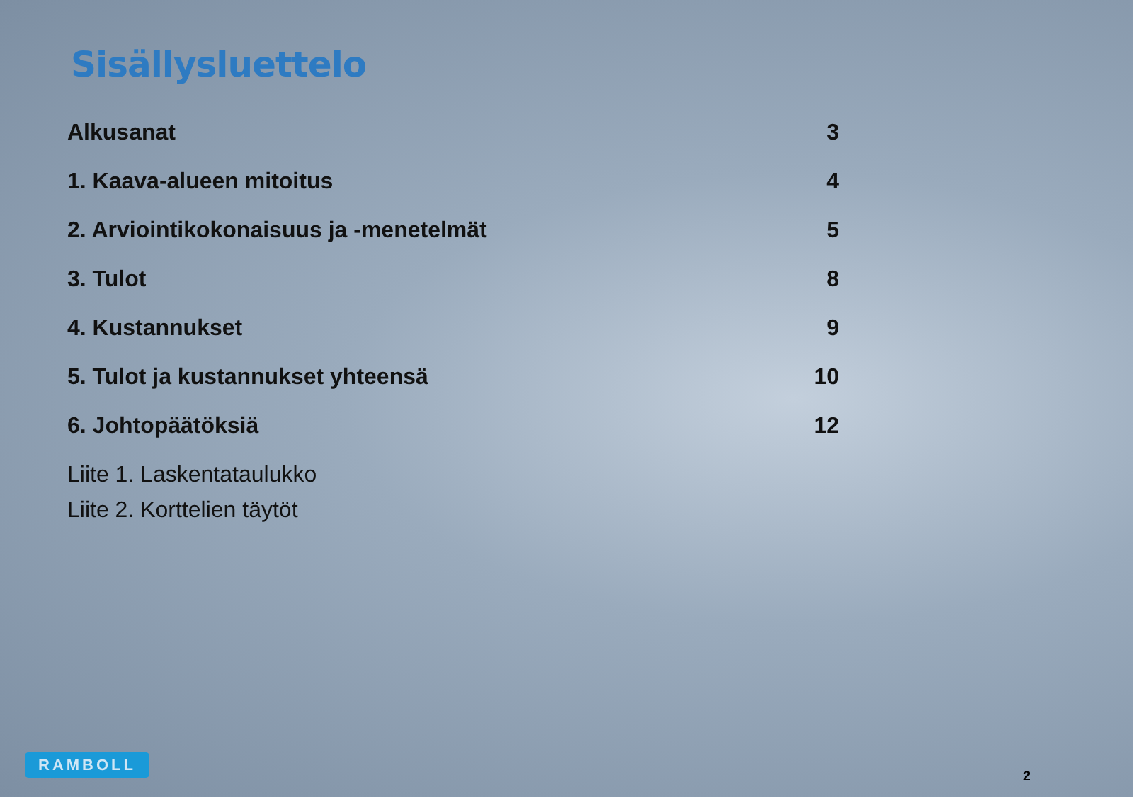Sisällysluettelo
Alkusanat 3
1. Kaava-alueen mitoitus 4
2. Arviointikokonaisuus ja -menetelmät 5
3. Tulot 8
4. Kustannukset 9
5. Tulot ja kustannukset yhteensä 10
6. Johtopäätöksiä 12
Liite 1. Laskentataulukko
Liite 2. Korttelien täytöt
RAMBOLL
2